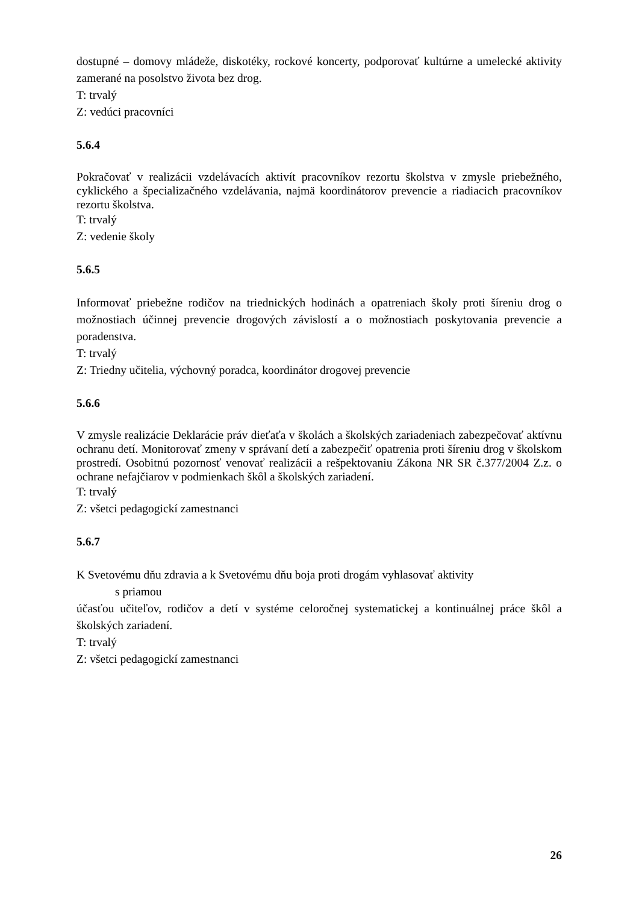dostupné – domovy mládeže, diskotéky, rockové koncerty, podporovať kultúrne a umelecké aktivity zamerané na posolstvo života bez drog.
T: trvalý
Z: vedúci pracovníci
5.6.4
Pokračovať v realizácii vzdelávacích aktivít pracovníkov rezortu školstva v zmysle priebežného, cyklického a špecializačného vzdelávania, najmä koordinátorov prevencie a riadiacich pracovníkov rezortu školstva.
T: trvalý
Z: vedenie školy
5.6.5
Informovať priebežne rodičov na triednických hodinách a opatreniach školy proti šíreniu drog o možnostiach účinnej prevencie drogových závislostí a o možnostiach poskytovania prevencie a poradenstva.
T: trvalý
Z: Triedny učitelia, výchovný poradca, koordinátor drogovej prevencie
5.6.6
V zmysle realizácie Deklarácie práv dieťaťa v školách a školských zariadeniach zabezpečovať aktívnu ochranu detí. Monitorovať zmeny v správaní detí a zabezpečiť opatrenia proti šíreniu drog v školskom prostredí. Osobitnú pozornosť venovať realizácii a rešpektovaniu Zákona NR SR č.377/2004 Z.z. o ochrane nefajčiarov v podmienkach škôl a školských zariadení.
T: trvalý
Z: všetci pedagogickí zamestnanci
5.6.7
K Svetovému dňu zdravia a k Svetovému dňu boja proti drogám vyhlasovať aktivity
s priamou
účasťou učiteľov, rodičov a detí v systéme celoročnej systematickej a kontinuálnej práce škôl a školských zariadení.
T: trvalý
Z: všetci pedagogickí zamestnanci
26